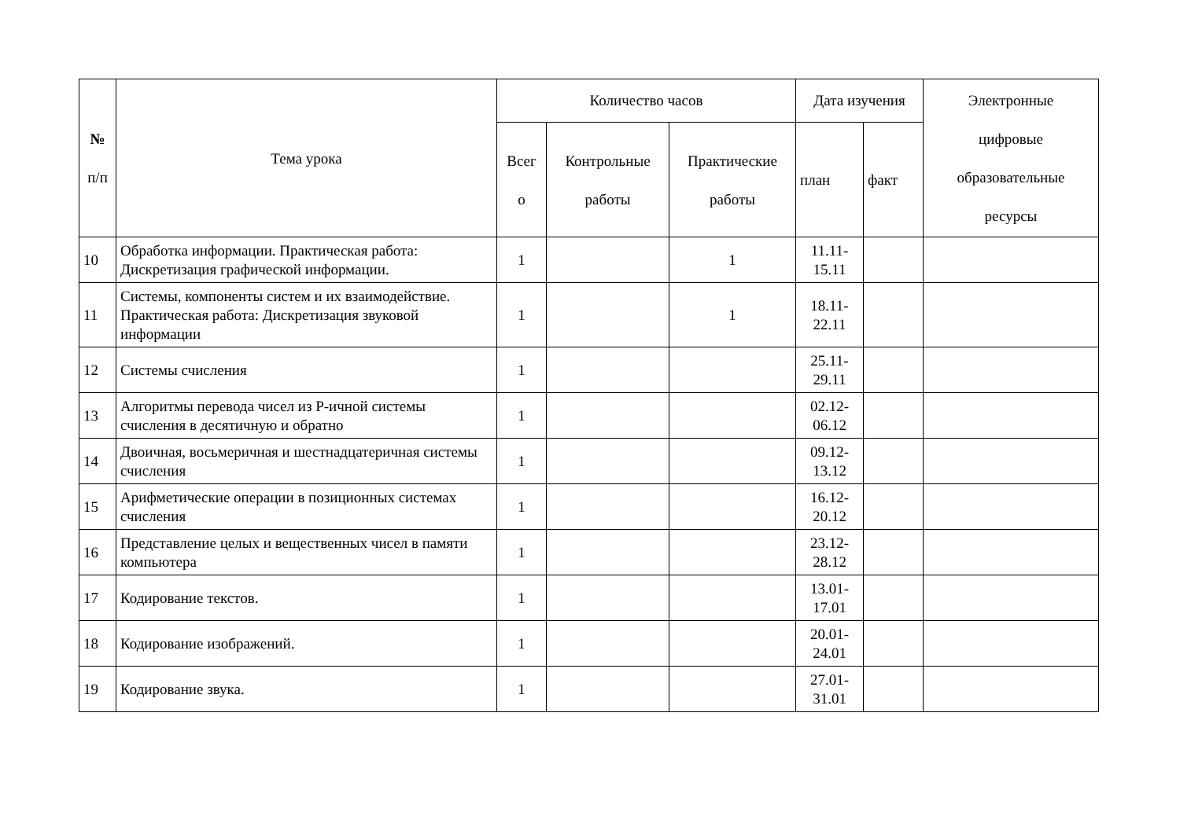| № п/п | Тема урока | Количество часов | | | Дата изучения | | Электронные цифровые образовательные ресурсы |
| --- | --- | --- | --- | --- | --- | --- | --- |
| | | Всег о | Контрольные работы | Практические работы | план | факт | |
| 10 | Обработка информации. Практическая работа: Дискретизация графической информации. | 1 | | 1 | 11.11- 15.11 | | |
| 11 | Системы, компоненты систем и их взаимодействие. Практическая работа: Дискретизация звуковой информации | 1 | | 1 | 18.11- 22.11 | | |
| 12 | Системы счисления | 1 | | | 25.11- 29.11 | | |
| 13 | Алгоритмы перевода чисел из P-ичной системы счисления в десятичную и обратно | 1 | | | 02.12- 06.12 | | |
| 14 | Двоичная, восьмеричная и шестнадцатеричная системы счисления | 1 | | | 09.12- 13.12 | | |
| 15 | Арифметические операции в позиционных системах счисления | 1 | | | 16.12- 20.12 | | |
| 16 | Представление целых и вещественных чисел в памяти компьютера | 1 | | | 23.12- 28.12 | | |
| 17 | Кодирование текстов. | 1 | | | 13.01- 17.01 | | |
| 18 | Кодирование изображений. | 1 | | | 20.01- 24.01 | | |
| 19 | Кодирование звука. | 1 | | | 27.01- 31.01 | | |